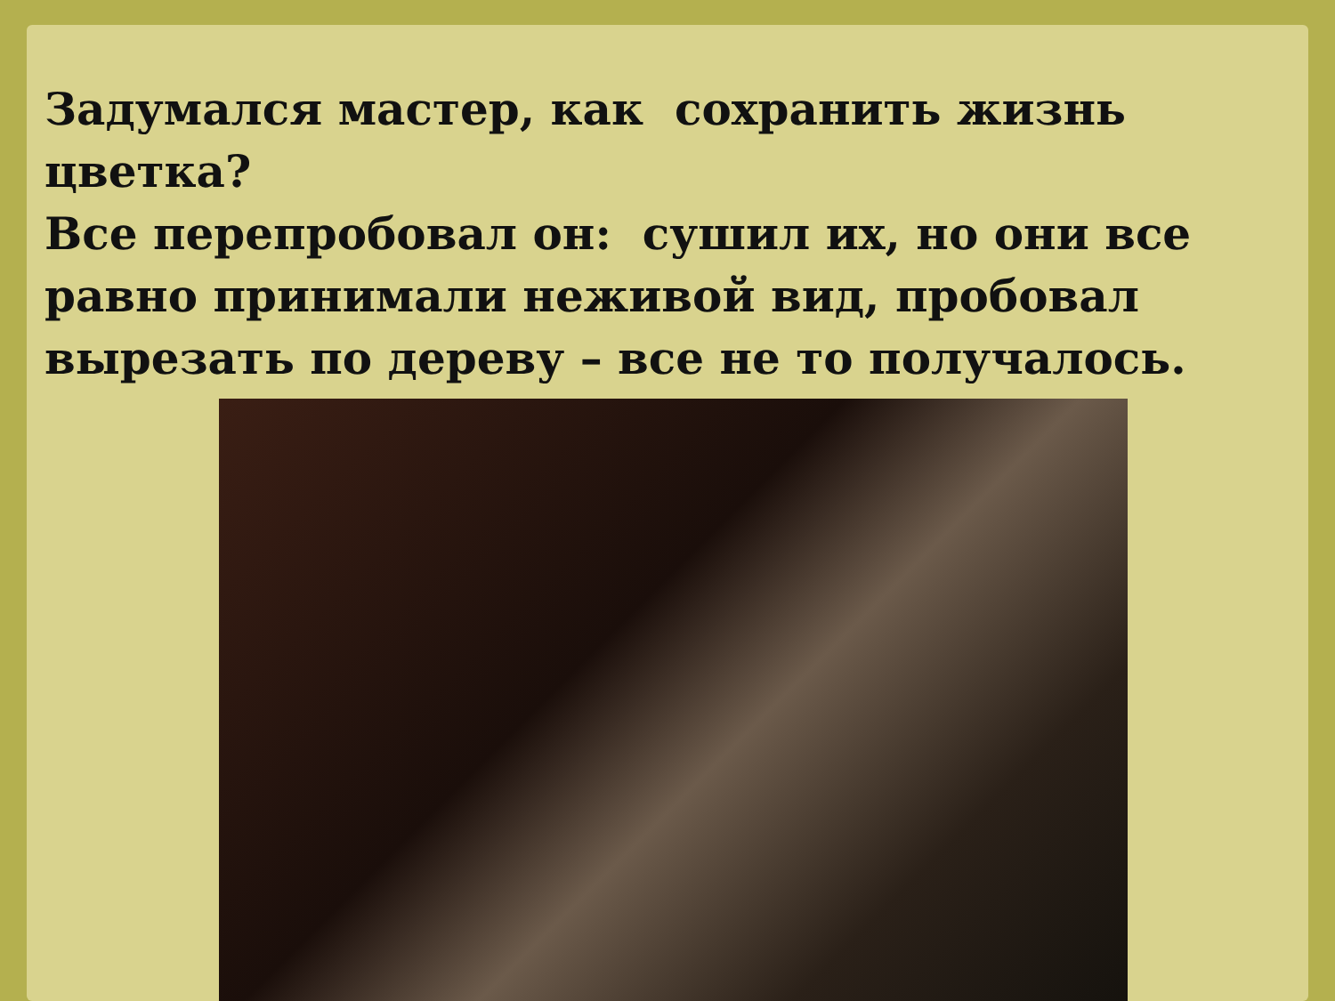Задумался мастер, как сохранить жизнь цветка?
Все перепробовал он: сушил их, но они все
равно принимали неживой вид, пробовал
вырезать по дереву – все не то получалось.